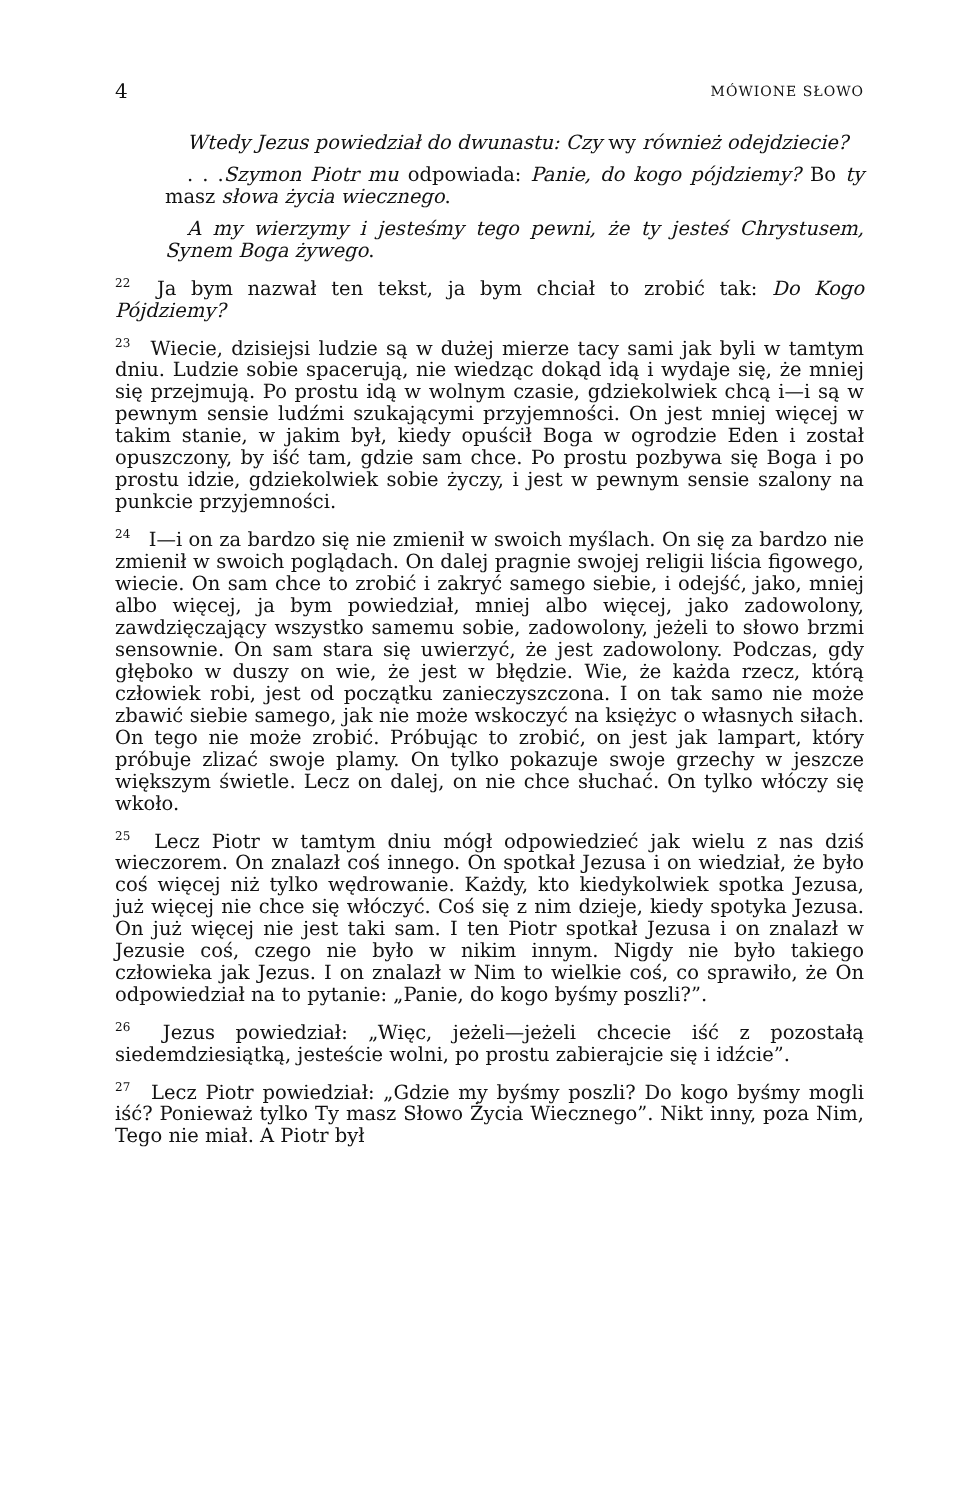4 MÓWIONE SŁOWO
Wtedy Jezus powiedział do dwunastu: Czy wy również odejdziecie?
. . .Szymon Piotr mu odpowiada: Panie, do kogo pójdziemy? Bo ty masz słowa życia wiecznego.
A my wierzymy i jesteśmy tego pewni, że ty jesteś Chrystusem, Synem Boga żywego.
<sup>22</sup> Ja bym nazwał ten tekst, ja bym chciał to zrobić tak: Do Kogo Pójdziemy?
<sup>23</sup> Wiecie, dzisiejsi ludzie są w dużej mierze tacy sami jak byli w tamtym dniu. Ludzie sobie spacerują, nie wiedząc dokąd idą i wydaje się, że mniej się przejmują. Po prostu idą w wolnym czasie, gdziekolwiek chcą i—i są w pewnym sensie ludźmi szukającymi przyjemności. On jest mniej więcej w takim stanie, w jakim był, kiedy opuścił Boga w ogrodzie Eden i został opuszczony, by iść tam, gdzie sam chce. Po prostu pozbywa się Boga i po prostu idzie, gdziekolwiek sobie życzy, i jest w pewnym sensie szalony na punkcie przyjemności.
<sup>24</sup> I—i on za bardzo się nie zmienił w swoich myślach. On się za bardzo nie zmienił w swoich poglądach. On dalej pragnie swojej religii liścia figowego, wiecie. On sam chce to zrobić i zakryć samego siebie, i odejść, jako, mniej albo więcej, ja bym powiedział, mniej albo więcej, jako zadowolony, zawdzięczający wszystko samemu sobie, zadowolony, jeżeli to słowo brzmi sensownie. On sam stara się uwierzyć, że jest zadowolony. Podczas, gdy głęboko w duszy on wie, że jest w błędzie. Wie, że każda rzecz, którą człowiek robi, jest od początku zanieczyszczona. I on tak samo nie może zbawić siebie samego, jak nie może wskoczyć na księżyc o własnych siłach. On tego nie może zrobić. Próbując to zrobić, on jest jak lampart, który próbuje zlizać swoje plamy. On tylko pokazuje swoje grzechy w jeszcze większym świetle. Lecz on dalej, on nie chce słuchać. On tylko włóczy się wkoło.
<sup>25</sup> Lecz Piotr w tamtym dniu mógł odpowiedzieć jak wielu z nas dziś wieczorem. On znalazł coś innego. On spotkał Jezusa i on wiedział, że było coś więcej niż tylko wędrowanie. Każdy, kto kiedykolwiek spotka Jezusa, już więcej nie chce się włóczyć. Coś się z nim dzieje, kiedy spotyka Jezusa. On już więcej nie jest taki sam. I ten Piotr spotkał Jezusa i on znalazł w Jezusie coś, czego nie było w nikim innym. Nigdy nie było takiego człowieka jak Jezus. I on znalazł w Nim to wielkie coś, co sprawiło, że On odpowiedział na to pytanie: „Panie, do kogo byśmy poszli?”.
<sup>26</sup> Jezus powiedział: „Więc, jeżeli—jeżeli chcecie iść z pozostałą siedemdziesiątką, jesteście wolni, po prostu zabierajcie się i idźcie”.
<sup>27</sup> Lecz Piotr powiedział: „Gdzie my byśmy poszli? Do kogo byśmy mogli iść? Ponieważ tylko Ty masz Słowo Życia Wiecznego”. Nikt inny, poza Nim, Tego nie miał. A Piotr był